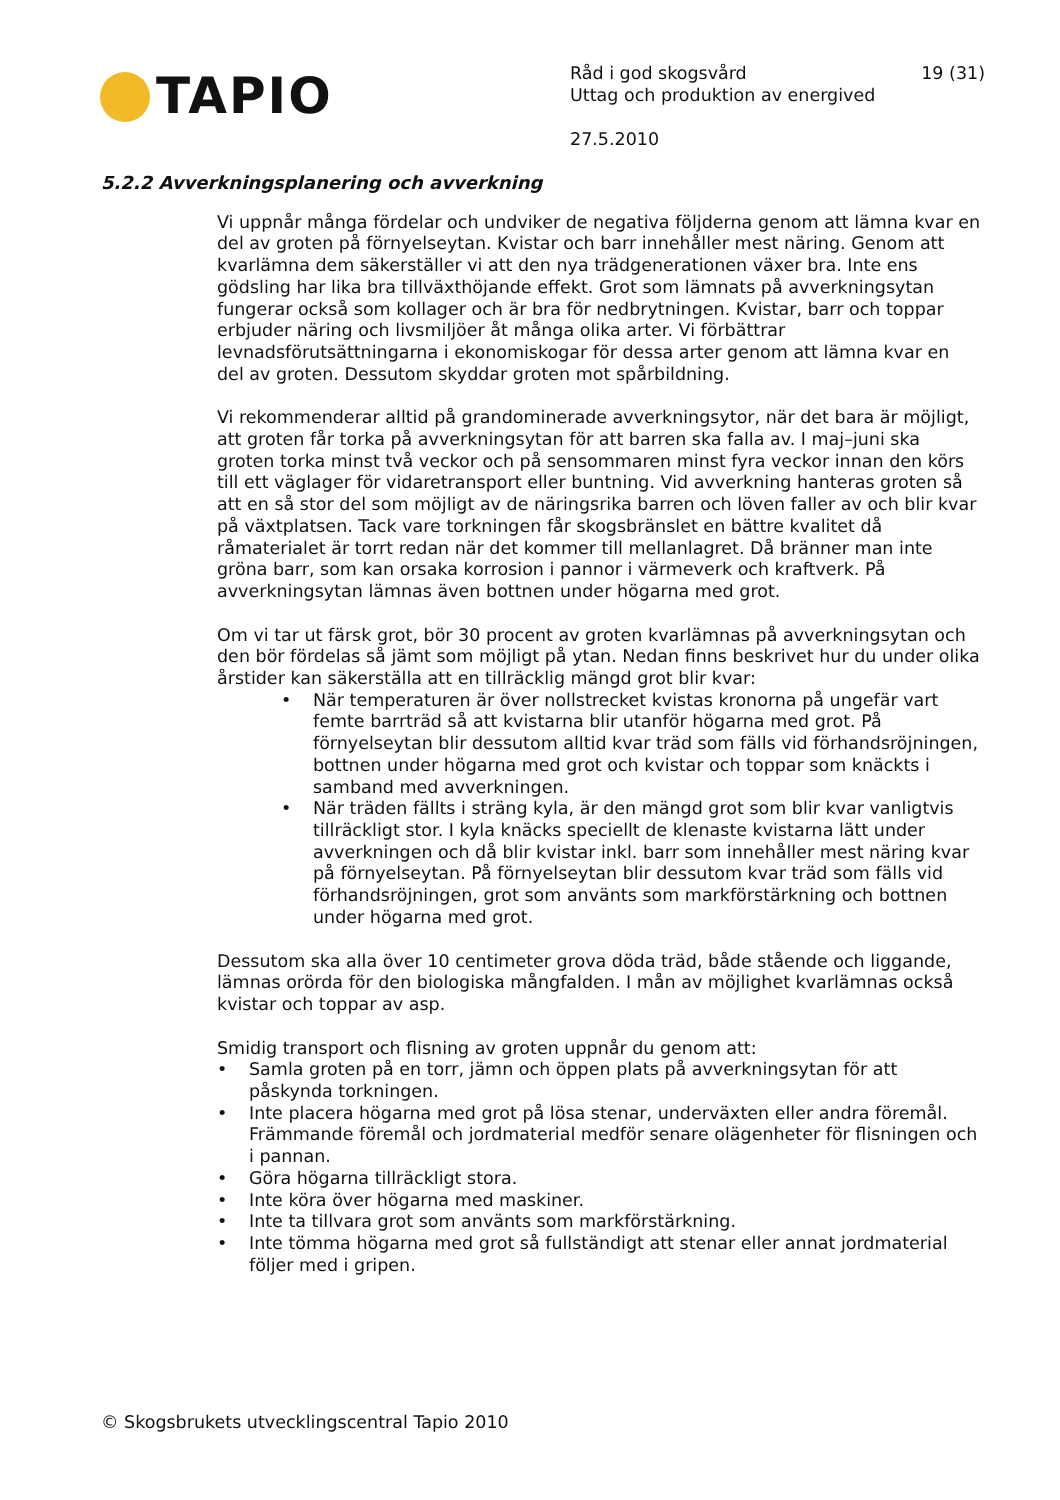TAPIO
Råd i god skogsvård 19 (31)
Uttag och produktion av energived
27.5.2010
5.2.2 Avverkningsplanering och avverkning
Vi uppnår många fördelar och undviker de negativa följderna genom att lämna kvar en del av groten på förnyelseytan. Kvistar och barr innehåller mest näring. Genom att kvarlämna dem säkerställer vi att den nya trädgenerationen växer bra. Inte ens gödsling har lika bra tillväxthöjande effekt. Grot som lämnats på avverkningsytan fungerar också som kollager och är bra för nedbrytningen. Kvistar, barr och toppar erbjuder näring och livsmiljöer åt många olika arter. Vi förbättrar levnadsförutsättningarna i ekonomiskogar för dessa arter genom att lämna kvar en del av groten. Dessutom skyddar groten mot spårbildning.
Vi rekommenderar alltid på grandominerade avverkningsytor, när det bara är möjligt, att groten får torka på avverkningsytan för att barren ska falla av. I maj–juni ska groten torka minst två veckor och på sensommaren minst fyra veckor innan den körs till ett väglager för vidaretransport eller buntning. Vid avverkning hanteras groten så att en så stor del som möjligt av de näringsrika barren och löven faller av och blir kvar på växtplatsen. Tack vare torkningen får skogsbränslet en bättre kvalitet då råmaterialet är torrt redan när det kommer till mellanlagret. Då bränner man inte gröna barr, som kan orsaka korrosion i pannor i värmeverk och kraftverk. På avverkningsytan lämnas även bottnen under högarna med grot.
Om vi tar ut färsk grot, bör 30 procent av groten kvarlämnas på avverkningsytan och den bör fördelas så jämt som möjligt på ytan. Nedan finns beskrivet hur du under olika årstider kan säkerställa att en tillräcklig mängd grot blir kvar:
• När temperaturen är över nollstrecket kvistas kronorna på ungefär vart femte barrträd så att kvistarna blir utanför högarna med grot. På förnyelseytan blir dessutom alltid kvar träd som fälls vid förhandsröjningen, bottnen under högarna med grot och kvistar och toppar som knäckts i samband med avverkningen.
• När träden fällts i sträng kyla, är den mängd grot som blir kvar vanligtvis tillräckligt stor. I kyla knäcks speciellt de klenaste kvistarna lätt under avverkningen och då blir kvistar inkl. barr som innehåller mest näring kvar på förnyelseytan. På förnyelseytan blir dessutom kvar träd som fälls vid förhandsröjningen, grot som använts som markförstärkning och bottnen under högarna med grot.
Dessutom ska alla över 10 centimeter grova döda träd, både stående och liggande, lämnas orörda för den biologiska mångfalden. I mån av möjlighet kvarlämnas också kvistar och toppar av asp.
Smidig transport och flisning av groten uppnår du genom att:
• Samla groten på en torr, jämn och öppen plats på avverkningsytan för att påskynda torkningen.
• Inte placera högarna med grot på lösa stenar, underväxten eller andra föremål. Främmande föremål och jordmaterial medför senare olägenheter för flisningen och i pannan.
• Göra högarna tillräckligt stora.
• Inte köra över högarna med maskiner.
• Inte ta tillvara grot som använts som markförstärkning.
• Inte tömma högarna med grot så fullständigt att stenar eller annat jordmaterial följer med i gripen.
© Skogsbrukets utvecklingscentral Tapio 2010